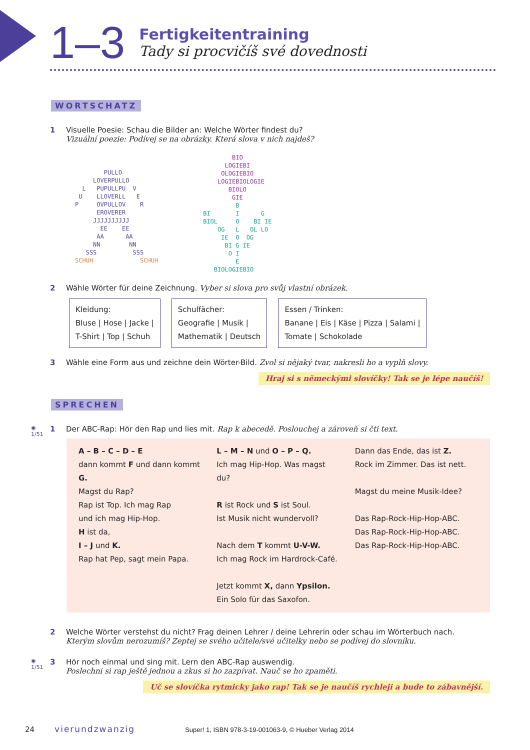1–3
Fertigkeitentraining
Tady si procvičíš své dovednosti
WORTSCHATZ
1 Visuelle Poesie: Schau die Bilder an: Welche Wörter findest du?
Vizuální poezie: Podívej se na obrázky. Která slova v nich najdeš?
        PULLO
     LOVERPULLO
  L   PUPULLPU  V
 U    LLOVERLL   E
P     OVPULLOV    R
      EROVERER
     JJJJJJJJJJ
       EE    EE
      AA      AA
     NN        NN
   SSS          SSS
SCHUH             SCHUH
        BIO
      LOGIEBI
     OLOGIEBIO
    LOGIEBIOLOGIE
       BIOLO
        GIE
         B
BI       I      G
BIOL     O    BI IE
    OG   L   OL LO
     IE  O  OG
      BI G IE
       O I
         E
   BIOLOGIEBIO
2 Wähle Wörter für deine Zeichnung. Vyber si slova pro svůj vlastní obrázek.
Kleidung:
Bluse | Hose | Jacke |
T-Shirt | Top | Schuh
Schulfächer:
Geografie | Musik |
Mathematik | Deutsch
Essen / Trinken:
Banane | Eis | Käse | Pizza | Salami |
Tomate | Schokolade
3 Wähle eine Form aus und zeichne dein Wörter-Bild. Zvol si nějaký tvar, nakresli ho a vyplň slovy.
Hraj si s německými slovíčky! Tak se je lépe naučíš!
SPRECHEN
◉
1/51 1 Der ABC-Rap: Hör den Rap und lies mit. Rap k abecedě. Poslouchej a zároveň si čti text.
A – B – C – D – E
dann kommt F und dann kommt G.
Magst du Rap?
Rap ist Top. Ich mag Rap
und ich mag Hip-Hop.
H ist da,
I – J und K.
Rap hat Pep, sagt mein Papa.
L – M – N und O – P – Q.
Ich mag Hip-Hop. Was magst du?
R ist Rock und S ist Soul.
Ist Musik nicht wundervoll?
Nach dem T kommt U-V-W.
Ich mag Rock im Hardrock-Café.
Jetzt kommt X, dann Ypsilon.
Ein Solo für das Saxofon.
Dann das Ende, das ist Z.
Rock im Zimmer. Das ist nett.
Magst du meine Musik-Idee?
Das Rap-Rock-Hip-Hop-ABC.
Das Rap-Rock-Hip-Hop-ABC.
Das Rap-Rock-Hip-Hop-ABC.
2 Welche Wörter verstehst du nicht? Frag deinen Lehrer / deine Lehrerin oder schau im Wörterbuch nach.
Kterým slovům nerozumíš? Zeptej se svého učitele/své učitelky nebo se podívej do slovníku.
◉
1/51 3 Hör noch einmal und sing mit. Lern den ABC-Rap auswendig.
Poslechni si rap ještě jednou a zkus si ho zazpívat. Nauč se ho zpaměti.
Uč se slovíčka rytmicky jako rap! Tak se je naučíš rychleji a bude to zábavnější.
24 vierundzwanzig Super! 1, ISBN 978-3-19-001063-9, © Hueber Verlag 2014